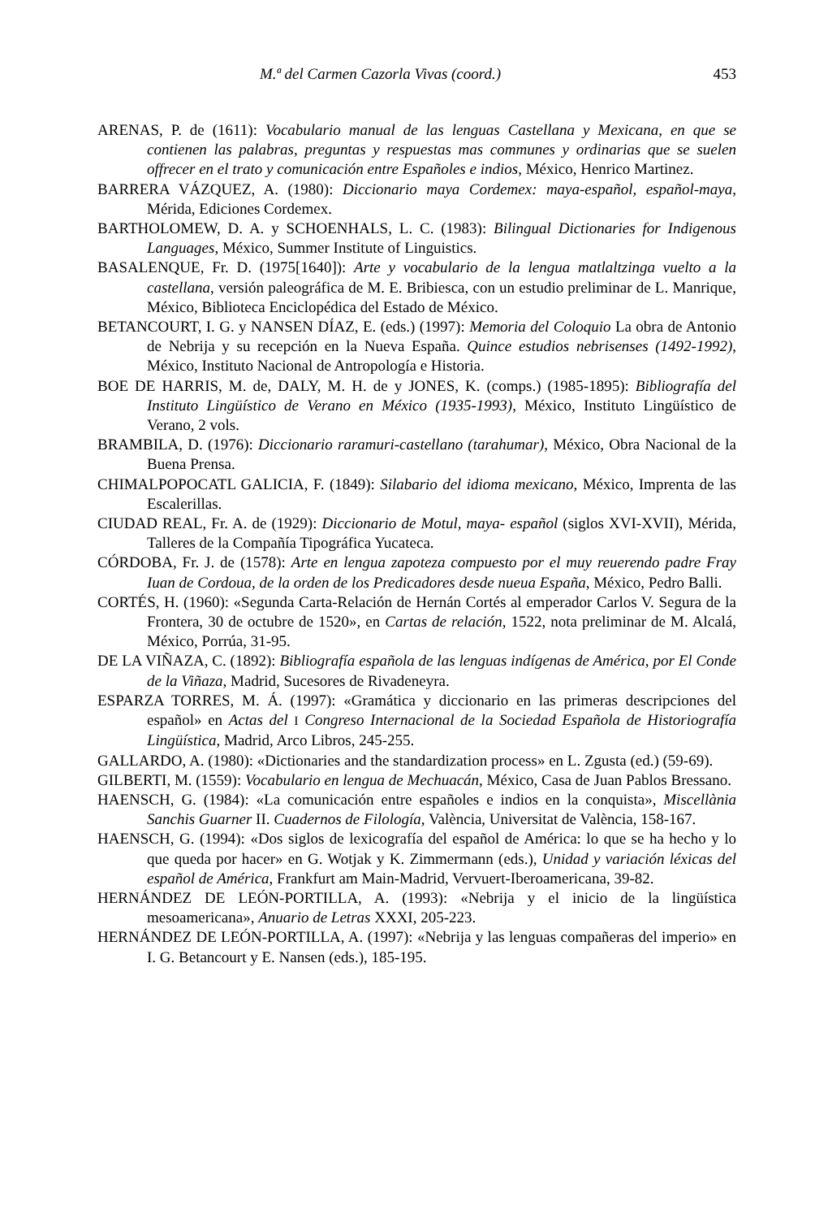M.ª del Carmen Cazorla Vivas (coord.) 453
ARENAS, P. de (1611): Vocabulario manual de las lenguas Castellana y Mexicana, en que se contienen las palabras, preguntas y respuestas mas communes y ordinarias que se suelen offrecer en el trato y comunicación entre Españoles e indios, México, Henrico Martinez.
BARRERA VÁZQUEZ, A. (1980): Diccionario maya Cordemex: maya-español, español-maya, Mérida, Ediciones Cordemex.
BARTHOLOMEW, D. A. y SCHOENHALS, L. C. (1983): Bilingual Dictionaries for Indigenous Languages, México, Summer Institute of Linguistics.
BASALENQUE, Fr. D. (1975[1640]): Arte y vocabulario de la lengua matlaltzinga vuelto a la castellana, versión paleográfica de M. E. Bribiesca, con un estudio preliminar de L. Manrique, México, Biblioteca Enciclopédica del Estado de México.
BETANCOURT, I. G. y NANSEN DÍAZ, E. (eds.) (1997): Memoria del Coloquio La obra de Antonio de Nebrija y su recepción en la Nueva España. Quince estudios nebrisenses (1492-1992), México, Instituto Nacional de Antropología e Historia.
BOE DE HARRIS, M. de, DALY, M. H. de y JONES, K. (comps.) (1985-1895): Bibliografía del Instituto Lingüístico de Verano en México (1935-1993), México, Instituto Lingüístico de Verano, 2 vols.
BRAMBILA, D. (1976): Diccionario raramuri-castellano (tarahumar), México, Obra Nacional de la Buena Prensa.
CHIMALPOPOCATL GALICIA, F. (1849): Silabario del idioma mexicano, México, Imprenta de las Escalerillas.
CIUDAD REAL, Fr. A. de (1929): Diccionario de Motul, maya- español (siglos XVI-XVII), Mérida, Talleres de la Compañía Tipográfica Yucateca.
CÓRDOBA, Fr. J. de (1578): Arte en lengua zapoteza compuesto por el muy reuerendo padre Fray Iuan de Cordoua, de la orden de los Predicadores desde nueua España, México, Pedro Balli.
CORTÉS, H. (1960): «Segunda Carta-Relación de Hernán Cortés al emperador Carlos V. Segura de la Frontera, 30 de octubre de 1520», en Cartas de relación, 1522, nota preliminar de M. Alcalá, México, Porrúa, 31-95.
DE LA VIÑAZA, C. (1892): Bibliografía española de las lenguas indígenas de América, por El Conde de la Viñaza, Madrid, Sucesores de Rivadeneyra.
ESPARZA TORRES, M. Á. (1997): «Gramática y diccionario en las primeras descripciones del español» en Actas del I Congreso Internacional de la Sociedad Española de Historiografía Lingüística, Madrid, Arco Libros, 245-255.
GALLARDO, A. (1980): «Dictionaries and the standardization process» en L. Zgusta (ed.) (59-69).
GILBERTI, M. (1559): Vocabulario en lengua de Mechuacán, México, Casa de Juan Pablos Bressano.
HAENSCH, G. (1984): «La comunicación entre españoles e indios en la conquista», Miscellània Sanchis Guarner II. Cuadernos de Filología, València, Universitat de València, 158-167.
HAENSCH, G. (1994): «Dos siglos de lexicografía del español de América: lo que se ha hecho y lo que queda por hacer» en G. Wotjak y K. Zimmermann (eds.), Unidad y variación léxicas del español de América, Frankfurt am Main-Madrid, Vervuert-Iberoamericana, 39-82.
HERNÁNDEZ DE LEÓN-PORTILLA, A. (1993): «Nebrija y el inicio de la lingüística mesoamericana», Anuario de Letras XXXI, 205-223.
HERNÁNDEZ DE LEÓN-PORTILLA, A. (1997): «Nebrija y las lenguas compañeras del imperio» en I. G. Betancourt y E. Nansen (eds.), 185-195.